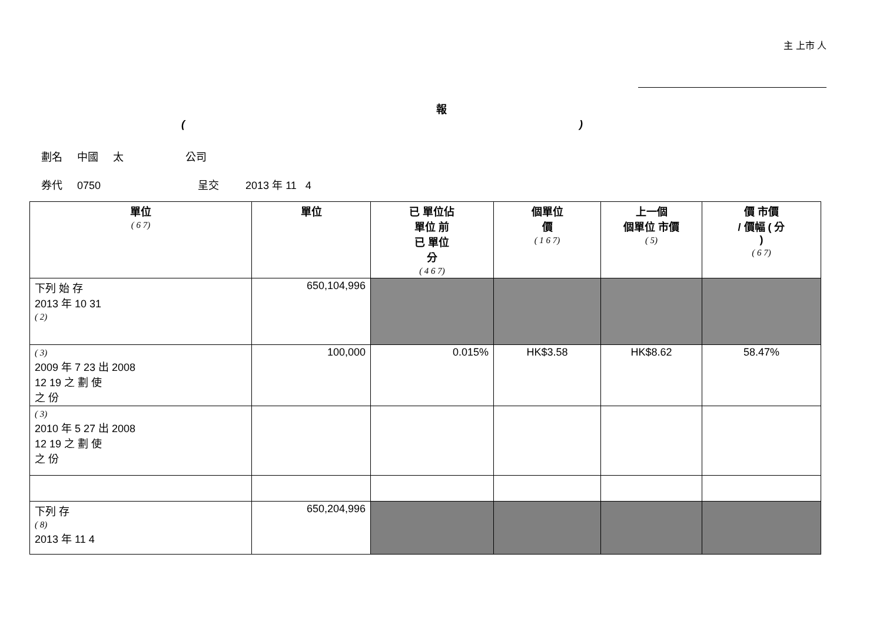主 上市 人
報
()
劃名 中國 太 公司
券代 0750 呈交 2013 年 11 4
| 單位 ( 6 7) | 單位 | 已 單位佔 單位 前 已 單位 分 ( 4 6 7) | 個單位 價 ( 1 6 7) | 上一個 個單位 市價 ( 5) | 價 市價 / 價幅 ( 分 ) ( 6 7) |
| --- | --- | --- | --- | --- | --- |
| 下列 始 存 2013 年 10 31 ( 2) | 650,104,996 | | | | |
| ( 3) 2009 年 7 23 出 2008 12 19 之 劃 使 之 份 | 100,000 | 0.015% | HK$3.58 | HK$8.62 | 58.47% |
| ( 3) 2010 年 5 27 出 2008 12 19 之 劃 使 之 份 | | | | | |
| 下列 存 ( 8) 2013 年 11 4 | 650,204,996 | | | | |